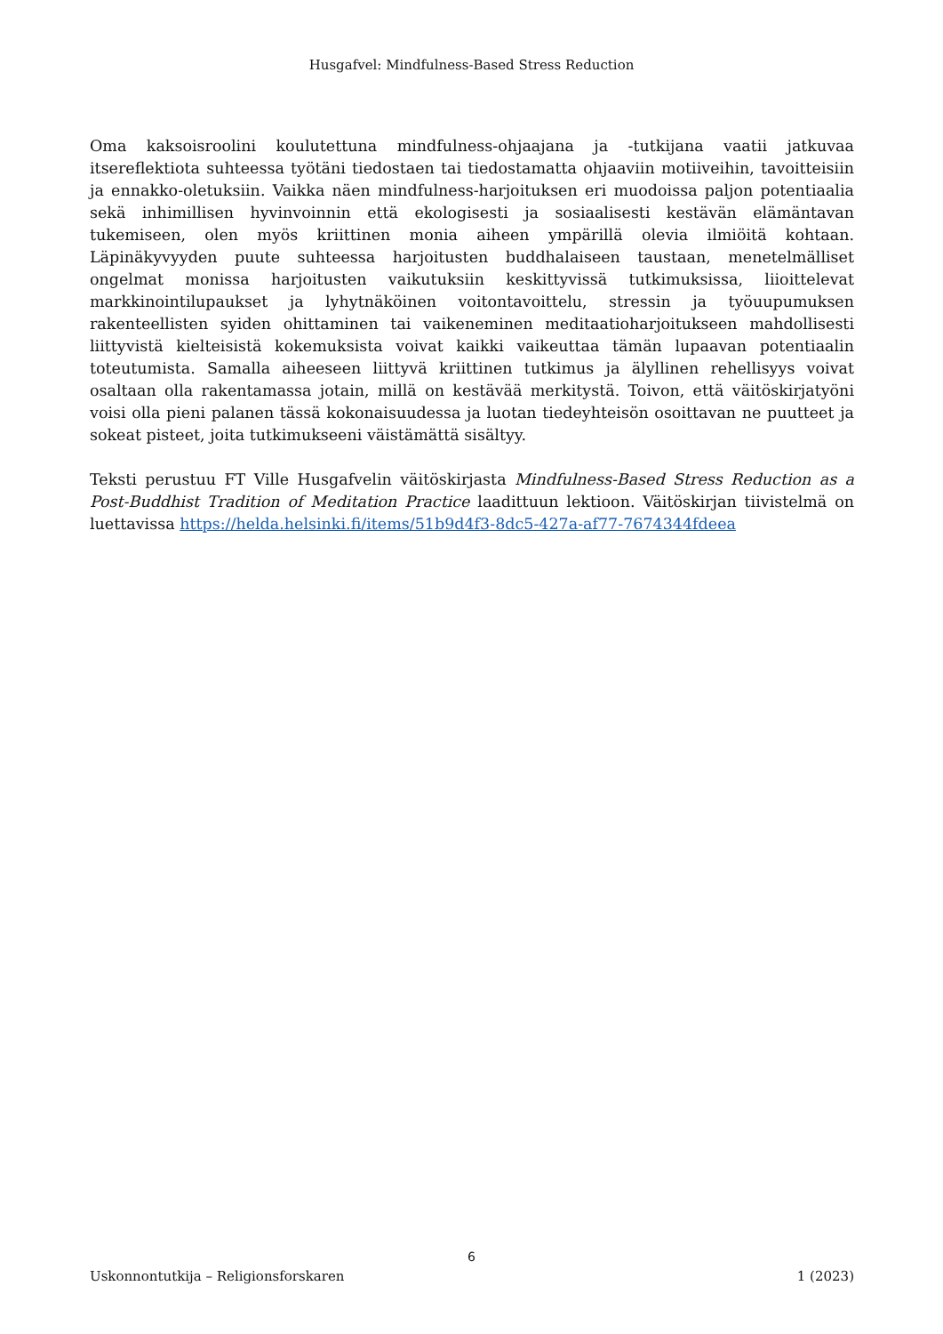Husgafvel: Mindfulness-Based Stress Reduction
Oma kaksoisroolini koulutettuna mindfulness-ohjaajana ja -tutkijana vaatii jatkuvaa itsereflektiota suhteessa työtäni tiedostaen tai tiedostamatta ohjaaviin motiiveihin, tavoitteisiin ja ennakko-oletuksiin. Vaikka näen mindfulness-harjoituksen eri muodoissa paljon potentiaalia sekä inhimillisen hyvinvoinnin että ekologisesti ja sosiaalisesti kestävän elämäntavan tukemiseen, olen myös kriittinen monia aiheen ympärillä olevia ilmiöitä kohtaan. Läpinäkyvyyden puute suhteessa harjoitusten buddhalaiseen taustaan, menetelmälliset ongelmat monissa harjoitusten vaikutuksiin keskittyvissä tutkimuksissa, liioittelevat markkinointilupaukset ja lyhytnäköinen voitontavoittelu, stressin ja työuupumuksen rakenteellisten syiden ohittaminen tai vaikeneminen meditaatioharjoitukseen mahdollisesti liittyvistä kielteisistä kokemuksista voivat kaikki vaikeuttaa tämän lupaavan potentiaalin toteutumista. Samalla aiheeseen liittyvä kriittinen tutkimus ja älyllinen rehellisyys voivat osaltaan olla rakentamassa jotain, millä on kestävää merkitystä. Toivon, että väitöskirjatyöni voisi olla pieni palanen tässä kokonaisuudessa ja luotan tiedeyhteisön osoittavan ne puutteet ja sokeat pisteet, joita tutkimukseeni väistämättä sisältyy.
Teksti perustuu FT Ville Husgafvelin väitöskirjasta Mindfulness-Based Stress Reduction as a Post-Buddhist Tradition of Meditation Practice laadittuun lektioon. Väitöskirjan tiivistelmä on luettavissa https://helda.helsinki.fi/items/51b9d4f3-8dc5-427a-af77-7674344fdeea
6
Uskonnontutkija – Religionsforskaren 1 (2023)